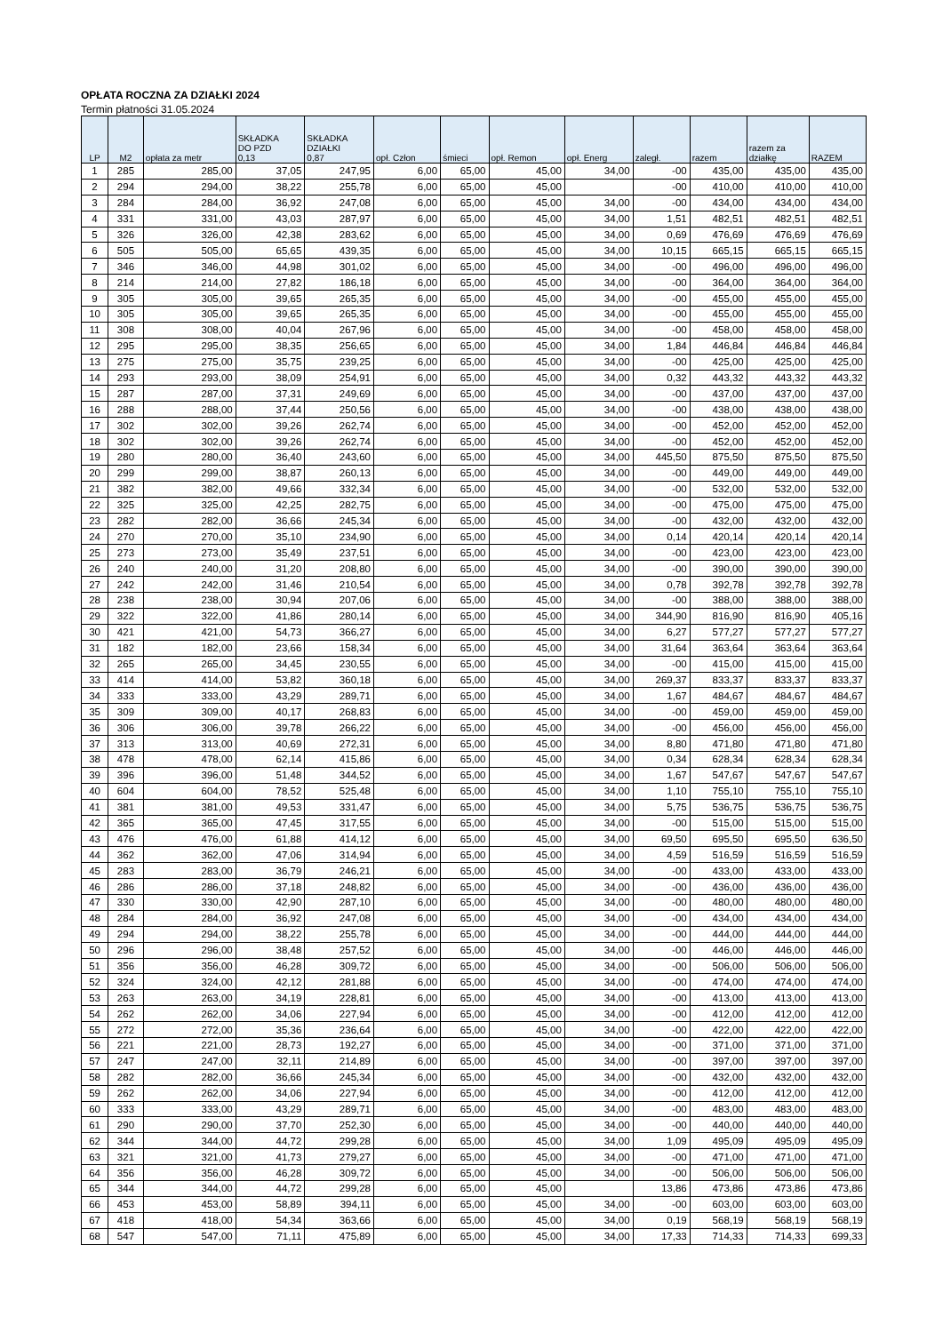OPŁATA ROCZNA ZA DZIAŁKI 2024
Termin płatności 31.05.2024
| LP | M2 | opłata za metr | SKŁADKA DO PZD 0,13 | SKŁADKA DZIAŁKI 0,87 | opł. Człon | śmieci | opł. Remon | opł. Energ | zaległ. | razem | razem za działkę | RAZEM |
| --- | --- | --- | --- | --- | --- | --- | --- | --- | --- | --- | --- | --- |
| 1 | 285 | 285,00 | 37,05 | 247,95 | 6,00 | 65,00 | 45,00 | 34,00 | -00 | 435,00 | 435,00 | 435,00 |
| 2 | 294 | 294,00 | 38,22 | 255,78 | 6,00 | 65,00 | 45,00 | | -00 | 410,00 | 410,00 | 410,00 |
| 3 | 284 | 284,00 | 36,92 | 247,08 | 6,00 | 65,00 | 45,00 | 34,00 | -00 | 434,00 | 434,00 | 434,00 |
| 4 | 331 | 331,00 | 43,03 | 287,97 | 6,00 | 65,00 | 45,00 | 34,00 | 1,51 | 482,51 | 482,51 | 482,51 |
| 5 | 326 | 326,00 | 42,38 | 283,62 | 6,00 | 65,00 | 45,00 | 34,00 | 0,69 | 476,69 | 476,69 | 476,69 |
| 6 | 505 | 505,00 | 65,65 | 439,35 | 6,00 | 65,00 | 45,00 | 34,00 | 10,15 | 665,15 | 665,15 | 665,15 |
| 7 | 346 | 346,00 | 44,98 | 301,02 | 6,00 | 65,00 | 45,00 | 34,00 | -00 | 496,00 | 496,00 | 496,00 |
| 8 | 214 | 214,00 | 27,82 | 186,18 | 6,00 | 65,00 | 45,00 | 34,00 | -00 | 364,00 | 364,00 | 364,00 |
| 9 | 305 | 305,00 | 39,65 | 265,35 | 6,00 | 65,00 | 45,00 | 34,00 | -00 | 455,00 | 455,00 | 455,00 |
| 10 | 305 | 305,00 | 39,65 | 265,35 | 6,00 | 65,00 | 45,00 | 34,00 | -00 | 455,00 | 455,00 | 455,00 |
| 11 | 308 | 308,00 | 40,04 | 267,96 | 6,00 | 65,00 | 45,00 | 34,00 | -00 | 458,00 | 458,00 | 458,00 |
| 12 | 295 | 295,00 | 38,35 | 256,65 | 6,00 | 65,00 | 45,00 | 34,00 | 1,84 | 446,84 | 446,84 | 446,84 |
| 13 | 275 | 275,00 | 35,75 | 239,25 | 6,00 | 65,00 | 45,00 | 34,00 | -00 | 425,00 | 425,00 | 425,00 |
| 14 | 293 | 293,00 | 38,09 | 254,91 | 6,00 | 65,00 | 45,00 | 34,00 | 0,32 | 443,32 | 443,32 | 443,32 |
| 15 | 287 | 287,00 | 37,31 | 249,69 | 6,00 | 65,00 | 45,00 | 34,00 | -00 | 437,00 | 437,00 | 437,00 |
| 16 | 288 | 288,00 | 37,44 | 250,56 | 6,00 | 65,00 | 45,00 | 34,00 | -00 | 438,00 | 438,00 | 438,00 |
| 17 | 302 | 302,00 | 39,26 | 262,74 | 6,00 | 65,00 | 45,00 | 34,00 | -00 | 452,00 | 452,00 | 452,00 |
| 18 | 302 | 302,00 | 39,26 | 262,74 | 6,00 | 65,00 | 45,00 | 34,00 | -00 | 452,00 | 452,00 | 452,00 |
| 19 | 280 | 280,00 | 36,40 | 243,60 | 6,00 | 65,00 | 45,00 | 34,00 | 445,50 | 875,50 | 875,50 | 875,50 |
| 20 | 299 | 299,00 | 38,87 | 260,13 | 6,00 | 65,00 | 45,00 | 34,00 | -00 | 449,00 | 449,00 | 449,00 |
| 21 | 382 | 382,00 | 49,66 | 332,34 | 6,00 | 65,00 | 45,00 | 34,00 | -00 | 532,00 | 532,00 | 532,00 |
| 22 | 325 | 325,00 | 42,25 | 282,75 | 6,00 | 65,00 | 45,00 | 34,00 | -00 | 475,00 | 475,00 | 475,00 |
| 23 | 282 | 282,00 | 36,66 | 245,34 | 6,00 | 65,00 | 45,00 | 34,00 | -00 | 432,00 | 432,00 | 432,00 |
| 24 | 270 | 270,00 | 35,10 | 234,90 | 6,00 | 65,00 | 45,00 | 34,00 | 0,14 | 420,14 | 420,14 | 420,14 |
| 25 | 273 | 273,00 | 35,49 | 237,51 | 6,00 | 65,00 | 45,00 | 34,00 | -00 | 423,00 | 423,00 | 423,00 |
| 26 | 240 | 240,00 | 31,20 | 208,80 | 6,00 | 65,00 | 45,00 | 34,00 | -00 | 390,00 | 390,00 | 390,00 |
| 27 | 242 | 242,00 | 31,46 | 210,54 | 6,00 | 65,00 | 45,00 | 34,00 | 0,78 | 392,78 | 392,78 | 392,78 |
| 28 | 238 | 238,00 | 30,94 | 207,06 | 6,00 | 65,00 | 45,00 | 34,00 | -00 | 388,00 | 388,00 | 388,00 |
| 29 | 322 | 322,00 | 41,86 | 280,14 | 6,00 | 65,00 | 45,00 | 34,00 | 344,90 | 816,90 | 816,90 | 405,16 |
| 30 | 421 | 421,00 | 54,73 | 366,27 | 6,00 | 65,00 | 45,00 | 34,00 | 6,27 | 577,27 | 577,27 | 577,27 |
| 31 | 182 | 182,00 | 23,66 | 158,34 | 6,00 | 65,00 | 45,00 | 34,00 | 31,64 | 363,64 | 363,64 | 363,64 |
| 32 | 265 | 265,00 | 34,45 | 230,55 | 6,00 | 65,00 | 45,00 | 34,00 | -00 | 415,00 | 415,00 | 415,00 |
| 33 | 414 | 414,00 | 53,82 | 360,18 | 6,00 | 65,00 | 45,00 | 34,00 | 269,37 | 833,37 | 833,37 | 833,37 |
| 34 | 333 | 333,00 | 43,29 | 289,71 | 6,00 | 65,00 | 45,00 | 34,00 | 1,67 | 484,67 | 484,67 | 484,67 |
| 35 | 309 | 309,00 | 40,17 | 268,83 | 6,00 | 65,00 | 45,00 | 34,00 | -00 | 459,00 | 459,00 | 459,00 |
| 36 | 306 | 306,00 | 39,78 | 266,22 | 6,00 | 65,00 | 45,00 | 34,00 | -00 | 456,00 | 456,00 | 456,00 |
| 37 | 313 | 313,00 | 40,69 | 272,31 | 6,00 | 65,00 | 45,00 | 34,00 | 8,80 | 471,80 | 471,80 | 471,80 |
| 38 | 478 | 478,00 | 62,14 | 415,86 | 6,00 | 65,00 | 45,00 | 34,00 | 0,34 | 628,34 | 628,34 | 628,34 |
| 39 | 396 | 396,00 | 51,48 | 344,52 | 6,00 | 65,00 | 45,00 | 34,00 | 1,67 | 547,67 | 547,67 | 547,67 |
| 40 | 604 | 604,00 | 78,52 | 525,48 | 6,00 | 65,00 | 45,00 | 34,00 | 1,10 | 755,10 | 755,10 | 755,10 |
| 41 | 381 | 381,00 | 49,53 | 331,47 | 6,00 | 65,00 | 45,00 | 34,00 | 5,75 | 536,75 | 536,75 | 536,75 |
| 42 | 365 | 365,00 | 47,45 | 317,55 | 6,00 | 65,00 | 45,00 | 34,00 | -00 | 515,00 | 515,00 | 515,00 |
| 43 | 476 | 476,00 | 61,88 | 414,12 | 6,00 | 65,00 | 45,00 | 34,00 | 69,50 | 695,50 | 695,50 | 636,50 |
| 44 | 362 | 362,00 | 47,06 | 314,94 | 6,00 | 65,00 | 45,00 | 34,00 | 4,59 | 516,59 | 516,59 | 516,59 |
| 45 | 283 | 283,00 | 36,79 | 246,21 | 6,00 | 65,00 | 45,00 | 34,00 | -00 | 433,00 | 433,00 | 433,00 |
| 46 | 286 | 286,00 | 37,18 | 248,82 | 6,00 | 65,00 | 45,00 | 34,00 | -00 | 436,00 | 436,00 | 436,00 |
| 47 | 330 | 330,00 | 42,90 | 287,10 | 6,00 | 65,00 | 45,00 | 34,00 | -00 | 480,00 | 480,00 | 480,00 |
| 48 | 284 | 284,00 | 36,92 | 247,08 | 6,00 | 65,00 | 45,00 | 34,00 | -00 | 434,00 | 434,00 | 434,00 |
| 49 | 294 | 294,00 | 38,22 | 255,78 | 6,00 | 65,00 | 45,00 | 34,00 | -00 | 444,00 | 444,00 | 444,00 |
| 50 | 296 | 296,00 | 38,48 | 257,52 | 6,00 | 65,00 | 45,00 | 34,00 | -00 | 446,00 | 446,00 | 446,00 |
| 51 | 356 | 356,00 | 46,28 | 309,72 | 6,00 | 65,00 | 45,00 | 34,00 | -00 | 506,00 | 506,00 | 506,00 |
| 52 | 324 | 324,00 | 42,12 | 281,88 | 6,00 | 65,00 | 45,00 | 34,00 | -00 | 474,00 | 474,00 | 474,00 |
| 53 | 263 | 263,00 | 34,19 | 228,81 | 6,00 | 65,00 | 45,00 | 34,00 | -00 | 413,00 | 413,00 | 413,00 |
| 54 | 262 | 262,00 | 34,06 | 227,94 | 6,00 | 65,00 | 45,00 | 34,00 | -00 | 412,00 | 412,00 | 412,00 |
| 55 | 272 | 272,00 | 35,36 | 236,64 | 6,00 | 65,00 | 45,00 | 34,00 | -00 | 422,00 | 422,00 | 422,00 |
| 56 | 221 | 221,00 | 28,73 | 192,27 | 6,00 | 65,00 | 45,00 | 34,00 | -00 | 371,00 | 371,00 | 371,00 |
| 57 | 247 | 247,00 | 32,11 | 214,89 | 6,00 | 65,00 | 45,00 | 34,00 | -00 | 397,00 | 397,00 | 397,00 |
| 58 | 282 | 282,00 | 36,66 | 245,34 | 6,00 | 65,00 | 45,00 | 34,00 | -00 | 432,00 | 432,00 | 432,00 |
| 59 | 262 | 262,00 | 34,06 | 227,94 | 6,00 | 65,00 | 45,00 | 34,00 | -00 | 412,00 | 412,00 | 412,00 |
| 60 | 333 | 333,00 | 43,29 | 289,71 | 6,00 | 65,00 | 45,00 | 34,00 | -00 | 483,00 | 483,00 | 483,00 |
| 61 | 290 | 290,00 | 37,70 | 252,30 | 6,00 | 65,00 | 45,00 | 34,00 | -00 | 440,00 | 440,00 | 440,00 |
| 62 | 344 | 344,00 | 44,72 | 299,28 | 6,00 | 65,00 | 45,00 | 34,00 | 1,09 | 495,09 | 495,09 | 495,09 |
| 63 | 321 | 321,00 | 41,73 | 279,27 | 6,00 | 65,00 | 45,00 | 34,00 | -00 | 471,00 | 471,00 | 471,00 |
| 64 | 356 | 356,00 | 46,28 | 309,72 | 6,00 | 65,00 | 45,00 | 34,00 | -00 | 506,00 | 506,00 | 506,00 |
| 65 | 344 | 344,00 | 44,72 | 299,28 | 6,00 | 65,00 | 45,00 | | 13,86 | 473,86 | 473,86 | 473,86 |
| 66 | 453 | 453,00 | 58,89 | 394,11 | 6,00 | 65,00 | 45,00 | 34,00 | -00 | 603,00 | 603,00 | 603,00 |
| 67 | 418 | 418,00 | 54,34 | 363,66 | 6,00 | 65,00 | 45,00 | 34,00 | 0,19 | 568,19 | 568,19 | 568,19 |
| 68 | 547 | 547,00 | 71,11 | 475,89 | 6,00 | 65,00 | 45,00 | 34,00 | 17,33 | 714,33 | 714,33 | 699,33 |